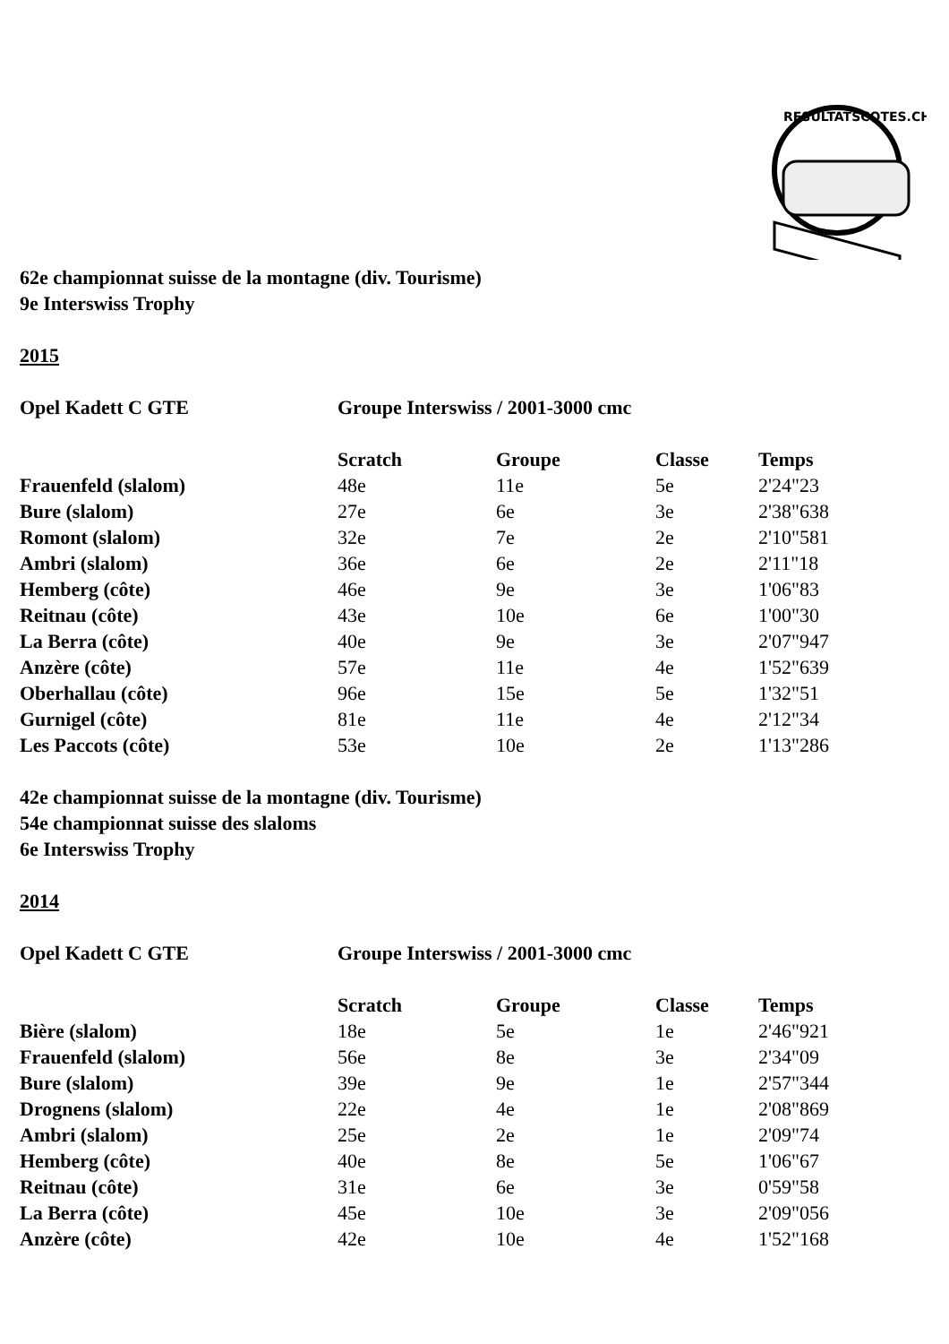RESULTATSCOTES.CH
62e championnat suisse de la montagne (div. Tourisme)
9e Interswiss Trophy
2015
| Opel Kadett C GTE | Groupe Interswiss / 2001-3000 cmc |
| | Scratch | Groupe | Classe | Temps |
| --- | --- | --- | --- | --- |
| Frauenfeld (slalom) | 48e | 11e | 5e | 2'24"23 |
| Bure (slalom) | 27e | 6e | 3e | 2'38"638 |
| Romont (slalom) | 32e | 7e | 2e | 2'10"581 |
| Ambri (slalom) | 36e | 6e | 2e | 2'11"18 |
| Hemberg (côte) | 46e | 9e | 3e | 1'06"83 |
| Reitnau (côte) | 43e | 10e | 6e | 1'00"30 |
| La Berra (côte) | 40e | 9e | 3e | 2'07"947 |
| Anzère (côte) | 57e | 11e | 4e | 1'52"639 |
| Oberhallau (côte) | 96e | 15e | 5e | 1'32"51 |
| Gurnigel (côte) | 81e | 11e | 4e | 2'12"34 |
| Les Paccots (côte) | 53e | 10e | 2e | 1'13"286 |
42e championnat suisse de la montagne (div. Tourisme)
54e championnat suisse des slaloms
6e Interswiss Trophy
2014
| Opel Kadett C GTE | Groupe Interswiss / 2001-3000 cmc |
| | Scratch | Groupe | Classe | Temps |
| --- | --- | --- | --- | --- |
| Bière (slalom) | 18e | 5e | 1e | 2'46"921 |
| Frauenfeld (slalom) | 56e | 8e | 3e | 2'34"09 |
| Bure (slalom) | 39e | 9e | 1e | 2'57"344 |
| Drognens (slalom) | 22e | 4e | 1e | 2'08"869 |
| Ambri (slalom) | 25e | 2e | 1e | 2'09"74 |
| Hemberg (côte) | 40e | 8e | 5e | 1'06"67 |
| Reitnau (côte) | 31e | 6e | 3e | 0'59"58 |
| La Berra (côte) | 45e | 10e | 3e | 2'09"056 |
| Anzère (côte) | 42e | 10e | 4e | 1'52"168 |